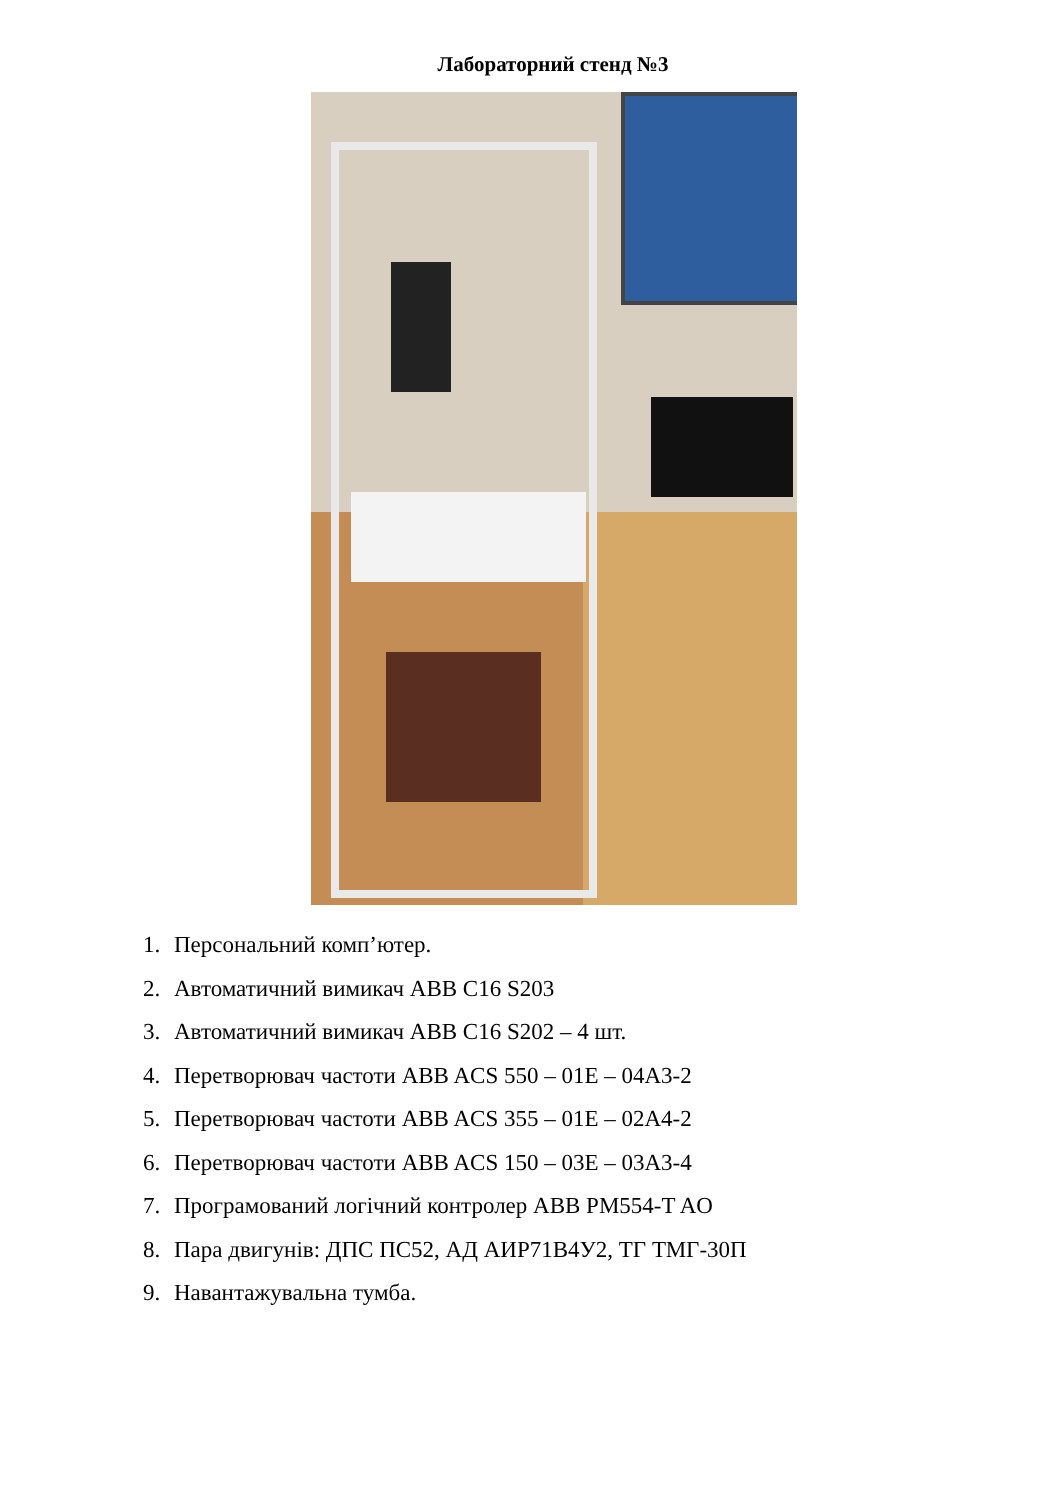Лабораторний стенд №3
1. Персональний комп’ютер.
2. Автоматичний вимикач ABB C16 S203
3. Автоматичний вимикач ABB C16 S202 – 4 шт.
4. Перетворювач частоти ABB ACS 550 – 01E – 04A3-2
5. Перетворювач частоти ABB ACS 355 – 01E – 02A4-2
6. Перетворювач частоти ABB ACS 150 – 03E – 03A3-4
7. Програмований логічний контролер ABB PM554-T AO
8. Пара двигунів: ДПС ПС52, АД АИР71В4У2, ТГ ТМГ-30П
9. Навантажувальна тумба.